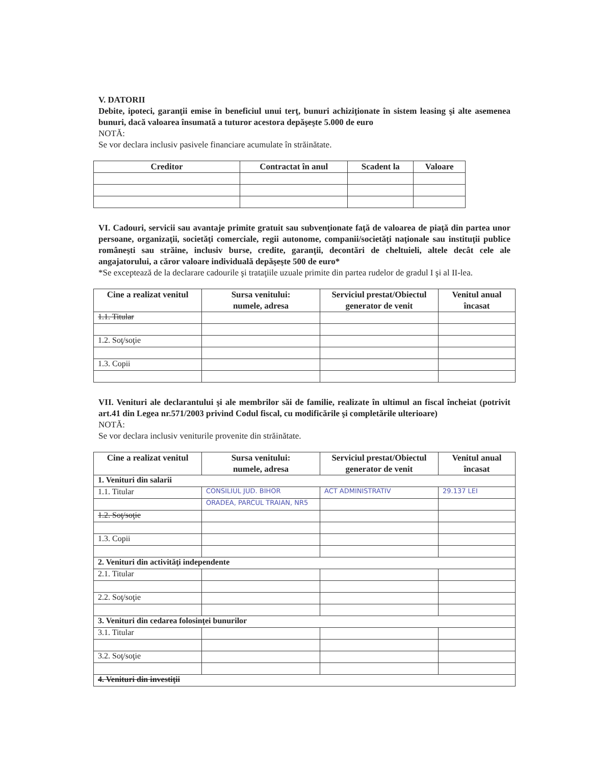V. DATORII
Debite, ipoteci, garanţii emise în beneficiul unui terţ, bunuri achiziţionate în sistem leasing şi alte asemenea bunuri, dacă valoarea însumată a tuturor acestora depăşeşte 5.000 de euro
NOTĂ:
Se vor declara inclusiv pasivele financiare acumulate în străinătate.
| Creditor | Contractat în anul | Scadent la | Valoare |
| --- | --- | --- | --- |
VI. Cadouri, servicii sau avantaje primite gratuit sau subvenţionate faţă de valoarea de piaţă din partea unor persoane, organizaţii, societăţi comerciale, regii autonome, companii/societăţi naţionale sau instituţii publice româneşti sau străine, inclusiv burse, credite, garanţii, decontări de cheltuieli, altele decât cele ale angajatorului, a căror valoare individuală depăşeşte 500 de euro*
*Se exceptează de la declarare cadourile şi trataţiile uzuale primite din partea rudelor de gradul I şi al II-lea.
| Cine a realizat venitul | Sursa venitului: numele, adresa | Serviciul prestat/Obiectul generator de venit | Venitul anual încasat |
| --- | --- | --- | --- |
| 1.1. Titular | | | |
| 1.2. Soţ/soţie | | | |
| 1.3. Copii | | | |
VII. Venituri ale declarantului şi ale membrilor săi de familie, realizate în ultimul an fiscal încheiat (potrivit art.41 din Legea nr.571/2003 privind Codul fiscal, cu modificările şi completările ulterioare)
NOTĂ:
Se vor declara inclusiv veniturile provenite din străinătate.
| Cine a realizat venitul | Sursa venitului: numele, adresa | Serviciul prestat/Obiectul generator de venit | Venitul anual încasat |
| --- | --- | --- | --- |
| 1. Venituri din salarii | | | |
| 1.1. Titular | CONSILIUL JUD. BIHOR | ACT ADMINISTRATIV | 29.137 LEI |
| | ORADEA, PARCUL TRAIAN, NR5 | | |
| 1.2. Soţ/soţie | | | |
| 1.3. Copii | | | |
| 2. Venituri din activităţi independente | | | |
| 2.1. Titular | | | |
| 2.2. Soţ/soţie | | | |
| 3. Venituri din cedarea folosinţei bunurilor | | | |
| 3.1. Titular | | | |
| 3.2. Soţ/soţie | | | |
| 4. Venituri din investiţii | | | |